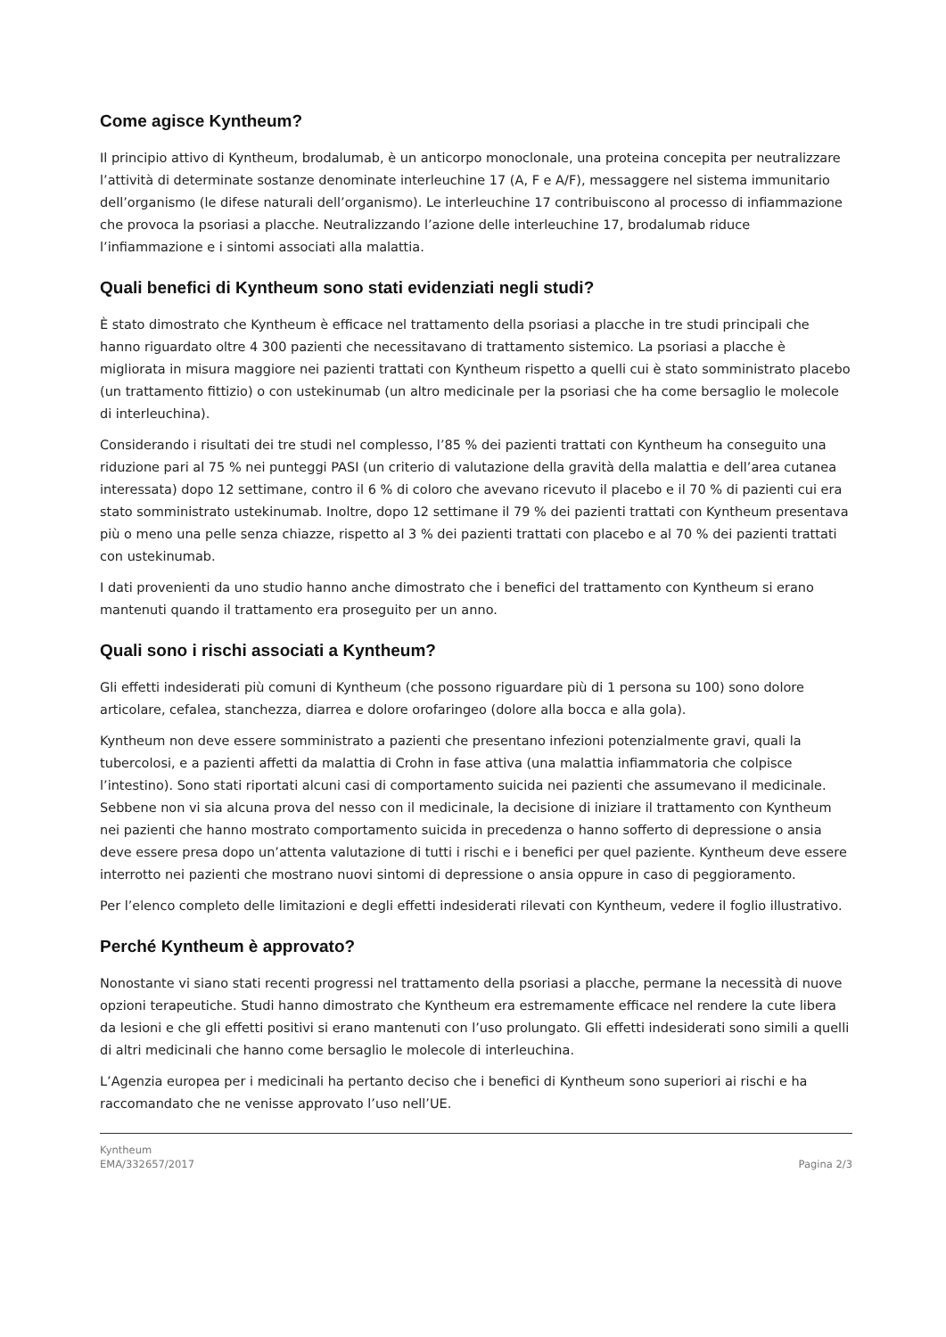Come agisce Kyntheum?
Il principio attivo di Kyntheum, brodalumab, è un anticorpo monoclonale, una proteina concepita per neutralizzare l’attività di determinate sostanze denominate interleuchine 17 (A, F e A/F), messaggere nel sistema immunitario dell’organismo (le difese naturali dell’organismo). Le interleuchine 17 contribuiscono al processo di infiammazione che provoca la psoriasi a placche. Neutralizzando l’azione delle interleuchine 17, brodalumab riduce l’infiammazione e i sintomi associati alla malattia.
Quali benefici di Kyntheum sono stati evidenziati negli studi?
È stato dimostrato che Kyntheum è efficace nel trattamento della psoriasi a placche in tre studi principali che hanno riguardato oltre 4 300 pazienti che necessitavano di trattamento sistemico. La psoriasi a placche è migliorata in misura maggiore nei pazienti trattati con Kyntheum rispetto a quelli cui è stato somministrato placebo (un trattamento fittizio) o con ustekinumab (un altro medicinale per la psoriasi che ha come bersaglio le molecole di interleuchina).
Considerando i risultati dei tre studi nel complesso, l’85 % dei pazienti trattati con Kyntheum ha conseguito una riduzione pari al 75 % nei punteggi PASI (un criterio di valutazione della gravità della malattia e dell’area cutanea interessata) dopo 12 settimane, contro il 6 % di coloro che avevano ricevuto il placebo e il 70 % di pazienti cui era stato somministrato ustekinumab. Inoltre, dopo 12 settimane il 79 % dei pazienti trattati con Kyntheum presentava più o meno una pelle senza chiazze, rispetto al 3 % dei pazienti trattati con placebo e al 70 % dei pazienti trattati con ustekinumab.
I dati provenienti da uno studio hanno anche dimostrato che i benefici del trattamento con Kyntheum si erano mantenuti quando il trattamento era proseguito per un anno.
Quali sono i rischi associati a Kyntheum?
Gli effetti indesiderati più comuni di Kyntheum (che possono riguardare più di 1 persona su 100) sono dolore articolare, cefalea, stanchezza, diarrea e dolore orofaringeo (dolore alla bocca e alla gola).
Kyntheum non deve essere somministrato a pazienti che presentano infezioni potenzialmente gravi, quali la tubercolosi, e a pazienti affetti da malattia di Crohn in fase attiva (una malattia infiammatoria che colpisce l’intestino). Sono stati riportati alcuni casi di comportamento suicida nei pazienti che assumevano il medicinale. Sebbene non vi sia alcuna prova del nesso con il medicinale, la decisione di iniziare il trattamento con Kyntheum nei pazienti che hanno mostrato comportamento suicida in precedenza o hanno sofferto di depressione o ansia deve essere presa dopo un’attenta valutazione di tutti i rischi e i benefici per quel paziente. Kyntheum deve essere interrotto nei pazienti che mostrano nuovi sintomi di depressione o ansia oppure in caso di peggioramento.
Per l’elenco completo delle limitazioni e degli effetti indesiderati rilevati con Kyntheum, vedere il foglio illustrativo.
Perché Kyntheum è approvato?
Nonostante vi siano stati recenti progressi nel trattamento della psoriasi a placche, permane la necessità di nuove opzioni terapeutiche. Studi hanno dimostrato che Kyntheum era estremamente efficace nel rendere la cute libera da lesioni e che gli effetti positivi si erano mantenuti con l’uso prolungato. Gli effetti indesiderati sono simili a quelli di altri medicinali che hanno come bersaglio le molecole di interleuchina.
L’Agenzia europea per i medicinali ha pertanto deciso che i benefici di Kyntheum sono superiori ai rischi e ha raccomandato che ne venisse approvato l’uso nell’UE.
Kyntheum
EMA/332657/2017
Pagina 2/3